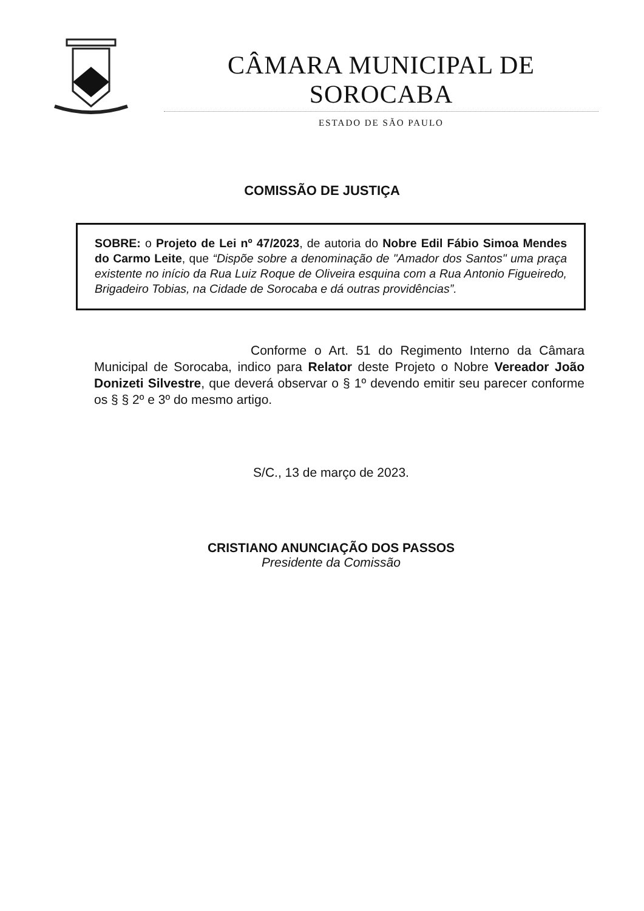CÂMARA MUNICIPAL DE SOROCABA
ESTADO DE SÃO PAULO
COMISSÃO DE JUSTIÇA
SOBRE: o Projeto de Lei nº 47/2023, de autoria do Nobre Edil Fábio Simoa Mendes do Carmo Leite, que “Dispõe sobre a denominação de "Amador dos Santos" uma praça existente no início da Rua Luiz Roque de Oliveira esquina com a Rua Antonio Figueiredo, Brigadeiro Tobias, na Cidade de Sorocaba e dá outras providências”.
Conforme o Art. 51 do Regimento Interno da Câmara Municipal de Sorocaba, indico para Relator deste Projeto o Nobre Vereador João Donizeti Silvestre, que deverá observar o § 1º devendo emitir seu parecer conforme os § § 2º e 3º do mesmo artigo.
S/C., 13 de março de 2023.
CRISTIANO ANUNCIAÇÃO DOS PASSOS
Presidente da Comissão